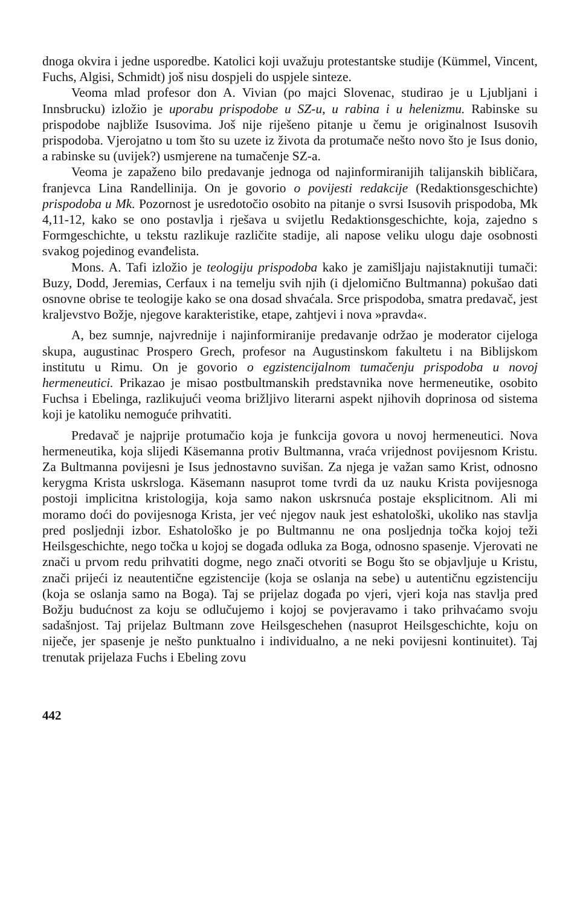dnoga okvira i jedne usporedbe. Katolici koji uvažuju protestantske studije (Kümmel, Vincent, Fuchs, Algisi, Schmidt) još nisu dospjeli do uspjele sinteze.
Veoma mlad profesor don A. Vivian (po majci Slovenac, studirao je u Ljubljani i Innsbrucku) izložio je uporabu prispodobe u SZ-u, u rabina i u helenizmu. Rabinske su prispodobe najbliže Isusovima. Još nije riješeno pitanje u čemu je originalnost Isusovih prispodoba. Vjerojatno u tom što su uzete iz života da protumače nešto novo što je Isus donio, a rabinske su (uvijek?) usmjerene na tumačenje SZ-a.
Veoma je zapaženo bilo predavanje jednoga od najinformiranijih talijanskih bibličara, franjevca Lina Randellinija. On je govorio o povijesti redakcije (Redaktionsgeschichte) prispodoba u Mk. Pozornost je usredotočio osobito na pitanje o svrsi Isusovih prispodoba, Mk 4,11-12, kako se ono postavlja i rješava u svijetlu Redaktionsgeschichte, koja, zajedno s Formgeschichte, u tekstu razlikuje različite stadije, ali napose veliku ulogu daje osobnosti svakog pojedinog evanđelista.
Mons. A. Tafi izložio je teologiju prispodoba kako je zamišljaju najistaknutiji tumači: Buzy, Dodd, Jeremias, Cerfaux i na temelju svih njih (i djelomično Bultmanna) pokušao dati osnovne obrise te teologije kako se ona dosad shvaćala. Srce prispodoba, smatra predavač, jest kraljevstvo Božje, njegove karakteristike, etape, zahtjevi i nova »pravda«.
A, bez sumnje, najvrednije i najinformiranije predavanje održao je moderator cijeloga skupa, augustinac Prospero Grech, profesor na Augustinskom fakultetu i na Biblijskom institutu u Rimu. On je govorio o egzistencijalnom tumačenju prispodoba u novoj hermeneutici. Prikazao je misao postbultmanskih predstavnika nove hermeneutike, osobito Fuchsa i Ebelinga, razlikujući veoma brižljivo literarni aspekt njihovih doprinosa od sistema koji je katoliku nemoguće prihvatiti.
Predavač je najprije protumačio koja je funkcija govora u novoj hermeneutici. Nova hermeneutika, koja slijedi Käsemanna protiv Bultmanna, vraća vrijednost povijesnom Kristu. Za Bultmanna povijesni je Isus jednostavno suvišan. Za njega je važan samo Krist, odnosno kerygma Krista uskrsloga. Käsemann nasuprot tome tvrdi da uz nauku Krista povijesnoga postoji implicitna kristologija, koja samo nakon uskrsnuća postaje eksplicitnom. Ali mi moramo doći do povijesnoga Krista, jer već njegov nauk jest eshatološki, ukoliko nas stavlja pred posljednji izbor. Eshatološko je po Bultmannu ne ona posljednja točka kojoj teži Heilsgeschichte, nego točka u kojoj se događa odluka za Boga, odnosno spasenje. Vjerovati ne znači u prvom redu prihvatiti dogme, nego znači otvoriti se Bogu što se objavljuje u Kristu, znači prijeći iz neautentične egzistencije (koja se oslanja na sebe) u autentičnu egzistenciju (koja se oslanja samo na Boga). Taj se prijelaz događa po vjeri, vjeri koja nas stavlja pred Božju budućnost za koju se odlučujemo i kojoj se povjeravamo i tako prihvaćamo svoju sadašnjost. Taj prijelaz Bultmann zove Heilsgeschehen (nasuprot Heilsgeschichte, koju on niječe, jer spasenje je nešto punktualno i individualno, a ne neki povijesni kontinuitet). Taj trenutak prijelaza Fuchs i Ebeling zovu
442